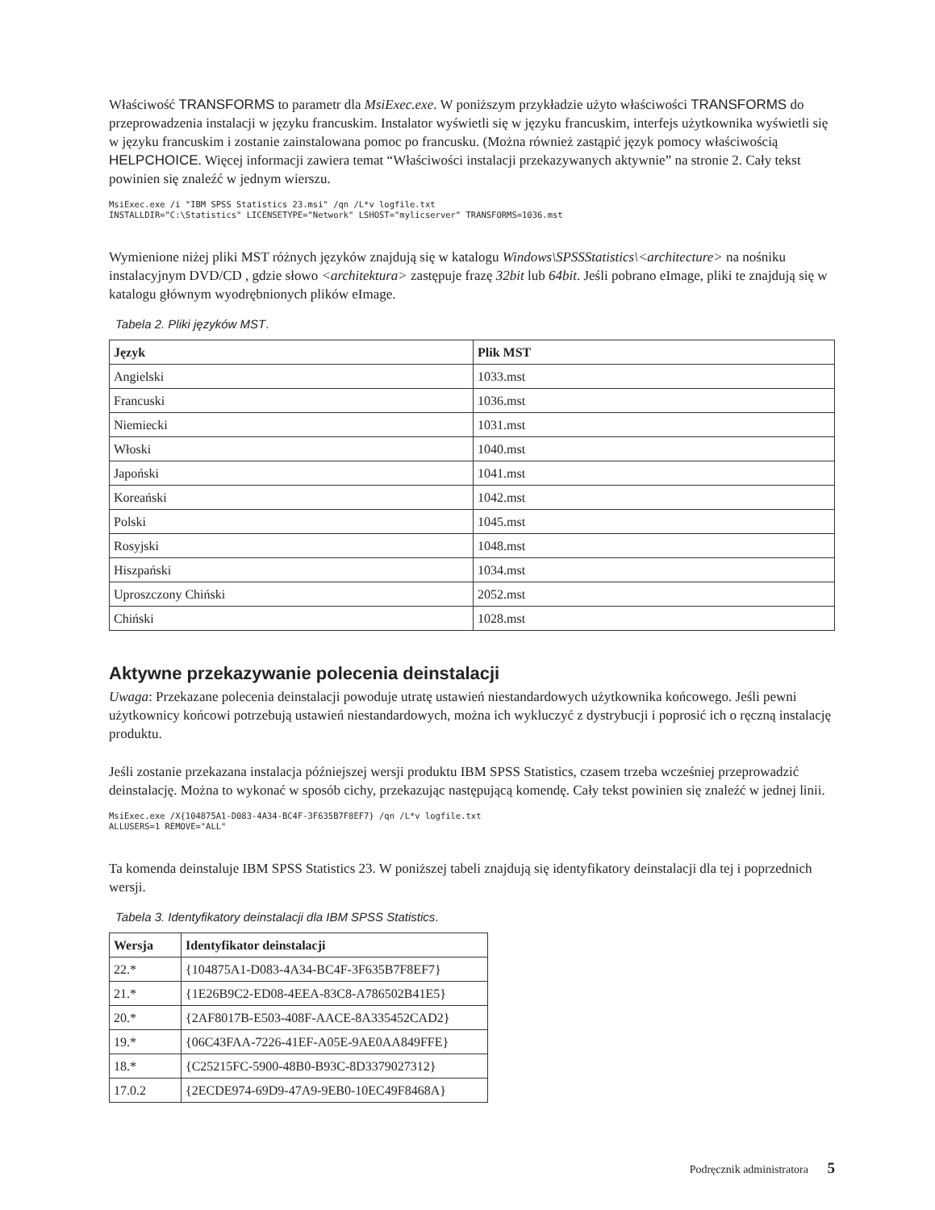Właściwość TRANSFORMS to parametr dla MsiExec.exe. W poniższym przykładzie użyto właściwości TRANSFORMS do przeprowadzenia instalacji w języku francuskim. Instalator wyświetli się w języku francuskim, interfejs użytkownika wyświetli się w języku francuskim i zostanie zainstalowana pomoc po francusku. (Można również zastąpić język pomocy właściwością HELPCHOICE. Więcej informacji zawiera temat “Właściwości instalacji przekazywanych aktywnie” na stronie 2. Cały tekst powinien się znaleźć w jednym wierszu.
MsiExec.exe /i "IBM SPSS Statistics 23.msi" /qn /L*v logfile.txt
INSTALLDIR="C:\Statistics" LICENSETYPE="Network" LSHOST="mylicserver" TRANSFORMS=1036.mst
Wymienione niżej pliki MST różnych języków znajdują się w katalogu Windows\SPSSStatistics\<architecture> na nośniku instalacyjnym DVD/CD , gdzie słowo <architektura> zastępuje frazę 32bit lub 64bit. Jeśli pobrano eImage, pliki te znajdują się w katalogu głównym wyodrębnionych plików eImage.
Tabela 2. Pliki języków MST.
| Język | Plik MST |
| --- | --- |
| Angielski | 1033.mst |
| Francuski | 1036.mst |
| Niemiecki | 1031.mst |
| Włoski | 1040.mst |
| Japoński | 1041.mst |
| Koreański | 1042.mst |
| Polski | 1045.mst |
| Rosyjski | 1048.mst |
| Hiszpański | 1034.mst |
| Uproszczony Chiński | 2052.mst |
| Chiński | 1028.mst |
Aktywne przekazywanie polecenia deinstalacji
Uwaga: Przekazane polecenia deinstalacji powoduje utratę ustawień niestandardowych użytkownika końcowego. Jeśli pewni użytkownicy końcowi potrzebują ustawień niestandardowych, można ich wykluczyć z dystrybucji i poprosić ich o ręczną instalację produktu.
Jeśli zostanie przekazana instalacja późniejszej wersji produktu IBM SPSS Statistics, czasem trzeba wcześniej przeprowadzić deinstalację. Można to wykonać w sposób cichy, przekazując następującą komendę. Cały tekst powinien się znaleźć w jednej linii.
MsiExec.exe /X{104875A1-D083-4A34-BC4F-3F635B7F8EF7} /qn /L*v logfile.txt
ALLUSERS=1 REMOVE="ALL"
Ta komenda deinstaluje IBM SPSS Statistics 23. W poniższej tabeli znajdują się identyfikatory deinstalacji dla tej i poprzednich wersji.
Tabela 3. Identyfikatory deinstalacji dla IBM SPSS Statistics.
| Wersja | Identyfikator deinstalacji |
| --- | --- |
| 22.* | {104875A1-D083-4A34-BC4F-3F635B7F8EF7} |
| 21.* | {1E26B9C2-ED08-4EEA-83C8-A786502B41E5} |
| 20.* | {2AF8017B-E503-408F-AACE-8A335452CAD2} |
| 19.* | {06C43FAA-7226-41EF-A05E-9AE0AA849FFE} |
| 18.* | {C25215FC-5900-48B0-B93C-8D3379027312} |
| 17.0.2 | {2ECDE974-69D9-47A9-9EB0-10EC49F8468A} |
Podręcznik administratora 5